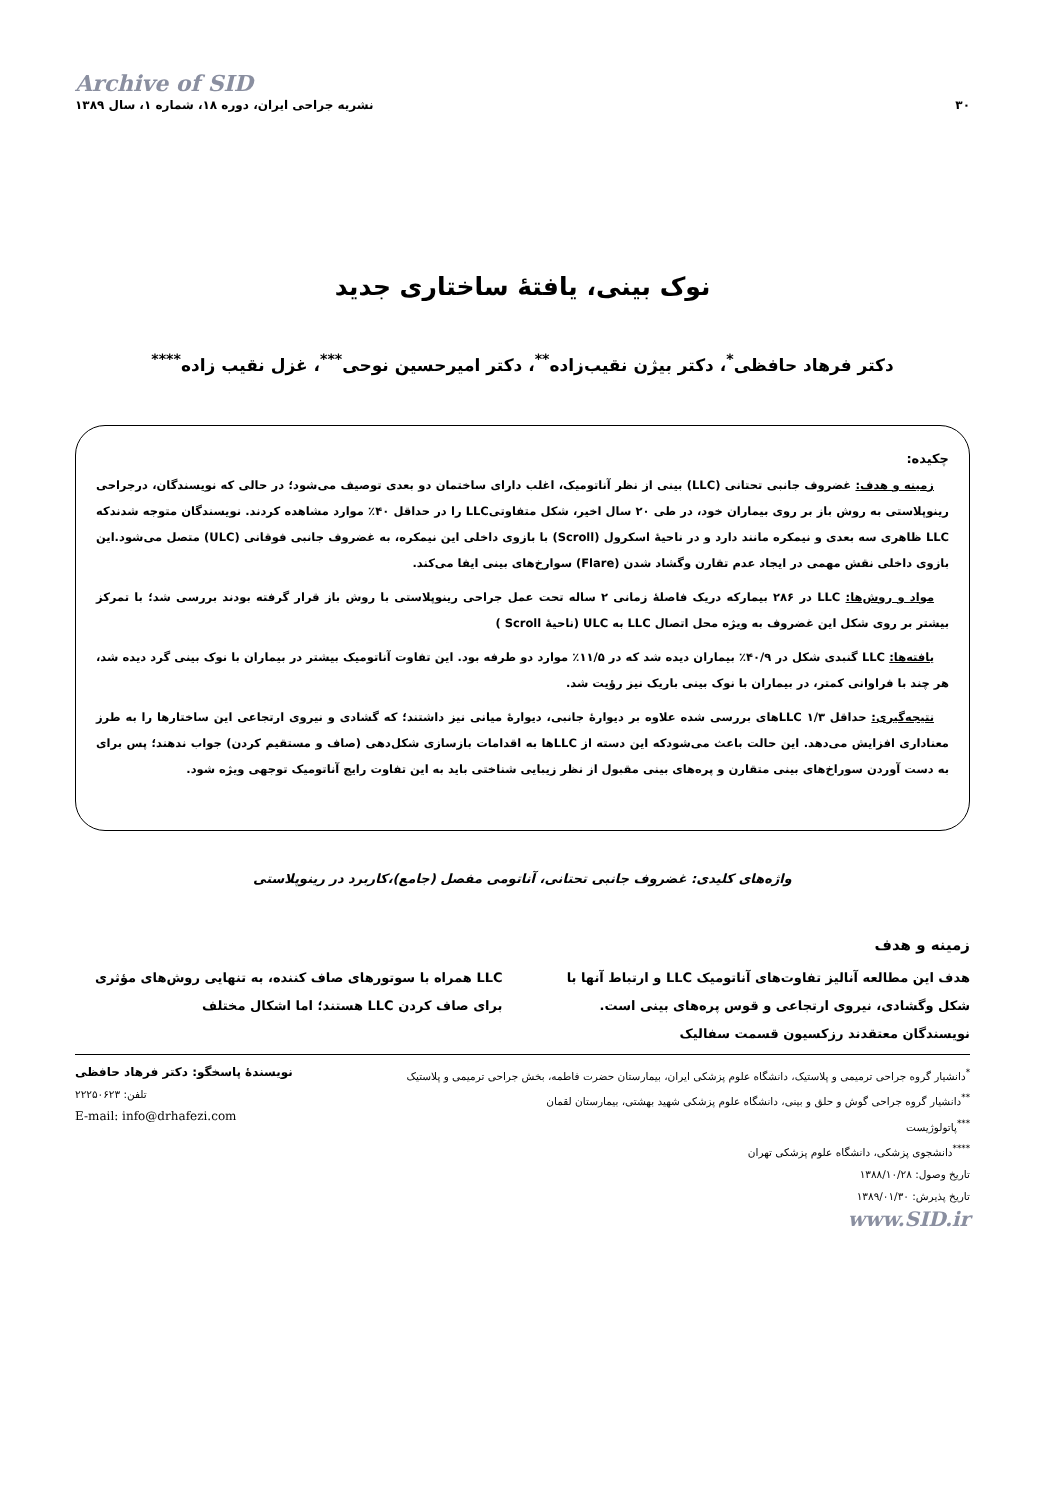Archive of SID
۳۰ نشریه جراحی ایران، دوره ۱۸، شماره ۱، سال ۱۳۸۹
نوک بینی، یافتۀ ساختاری جدید
دکتر فرهاد حافظی<sup>*</sup>، دکتر بیژن نقیب‌زاده<sup>**</sup>، دکتر امیرحسین نوحی<sup>***</sup>، غزل نقیب زاده<sup>****</sup>
چکیده:
زمینه و هدف: غضروف جانبی تحتانی (LLC) بینی از نظر آناتومیک، اغلب دارای ساختمان دو بعدی توصیف می‌شود؛ در حالی که نویسندگان، درجراحی رینوپلاستی به روش باز بر روی بیماران خود، در طی ۲۰ سال اخیر، شکل متفاوتیLLC را در حداقل ۴۰٪ موارد مشاهده کردند. نویسندگان متوجه شدندکه LLC ظاهری سه بعدی و نیمکره مانند دارد و در ناحیۀ اسکرول (Scroll) با بازوی داخلی این نیمکره، به غضروف جانبی فوقانی (ULC) متصل می‌شود.این بازوی داخلی نقش مهمی در ایجاد عدم تقارن وگشاد شدن (Flare) سوارخ‌های بینی ایفا می‌کند.
مواد و روش‌ها: LLC در ۲۸۶ بیمارکه دریک فاصلۀ زمانی ۲ ساله تحت عمل جراحی رینوپلاستی با روش باز قرار گرفته بودند بررسی شد؛ با تمرکز بیشتر بر روی شکل این غضروف به ویژه محل اتصال LLC به ULC (ناحیۀ Scroll )
یافته‌ها: LLC گنبدی شکل در ۴۰/۹٪ بیماران دیده شد که در ۱۱/۵٪ موارد دو طرفه بود. این تفاوت آناتومیک بیشتر در بیماران با نوک بینی گرد دیده شد، هر چند با فراوانی کمتر، در بیماران با نوک بینی باریک نیز رؤیت شد.
نتیجه‌گیری: حداقل ۱/۳ LLCهای بررسی شده علاوه بر دیوارۀ جانبی، دیوارۀ میانی نیز داشتند؛ که گشادی و نیروی ارتجاعی این ساختارها را به طرز معناداری افزایش می‌دهد. این حالت باعث می‌شودکه این دسته از LLCها به اقدامات بازسازی شکل‌دهی (صاف و مستقیم کردن) جواب ندهند؛ پس برای به دست آوردن سوراخ‌های بینی متقارن و پره‌های بینی مقبول از نظر زیبایی شناختی باید به این تفاوت رایج آناتومیک توجهی ویژه شود.
واژه‌های کلیدی: غضروف جانبی تحتانی، آناتومی مفصل (جامع)،کاربرد در رینوپلاستی
زمینه و هدف
هدف این مطالعه آنالیز تفاوت‌های آناتومیک LLC و ارتباط آنها با شکل وگشادی، نیروی ارتجاعی و قوس پره‌های بینی است. نویسندگان معتقدند رزکسیون قسمت سفالیک
LLC همراه با سوتورهای صاف کننده، به تنهایی روش‌های مؤثری برای صاف کردن LLC هستند؛ اما اشکال مختلف
<sup>*</sup> دانشیار گروه جراحی ترمیمی و پلاستیک، دانشگاه علوم پزشکی ایران، بیمارستان حضرت فاطمه، بخش جراحی ترمیمی و پلاستیک
<sup>**</sup> دانشیار گروه جراحی گوش و حلق و بینی، دانشگاه علوم پزشکی شهید بهشتی، بیمارستان لقمان
<sup>***</sup> پاتولوژیست
<sup>****</sup>دانشجوی پزشکی، دانشگاه علوم پزشکی تهران
تاریخ وصول: ۱۳۸۸/۱۰/۲۸
تاریخ پذیرش: ۱۳۸۹/۰۱/۳۰
نویسندۀ پاسخگو: دکتر فرهاد حافظی
تلفن: ۲۲۲۵۰۶۲۳
E-mail: info@drhafezi.com
www.SID.ir